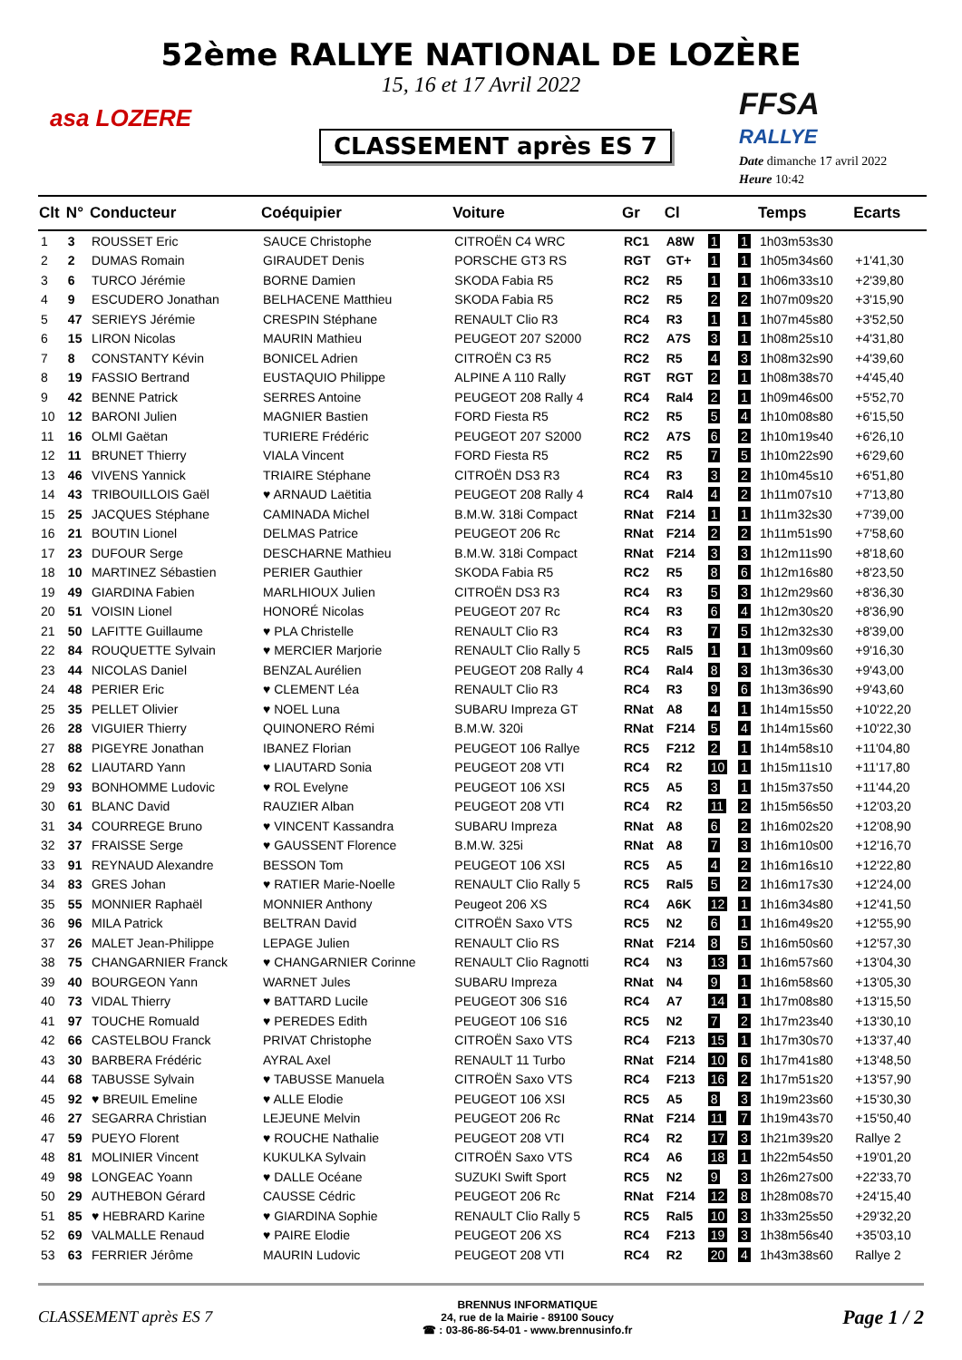52ème RALLYE NATIONAL DE LOZÈRE
15, 16 et 17 Avril 2022
asa LOZERE
CLASSEMENT après ES 7
FFSA
RALLYE
Date dimanche 17 avril 2022
Heure 10:42
| Clt | N° | Conducteur | Coéquipier | Voiture | Gr | Cl | | | Temps | Ecarts |
| --- | --- | --- | --- | --- | --- | --- | --- | --- | --- | --- |
| 1 | 3 | ROUSSET Eric | SAUCE Christophe | CITROËN C4 WRC | RC1 | A8W | 1 | 1 | 1h03m53s30 | |
| 2 | 2 | DUMAS Romain | GIRAUDET Denis | PORSCHE GT3 RS | RGT | GT+ | 1 | 1 | 1h05m34s60 | +1'41,30 |
| 3 | 6 | TURCO Jérémie | BORNE Damien | SKODA Fabia R5 | RC2 | R5 | 1 | 1 | 1h06m33s10 | +2'39,80 |
| 4 | 9 | ESCUDERO Jonathan | BELHACENE Matthieu | SKODA Fabia R5 | RC2 | R5 | 2 | 2 | 1h07m09s20 | +3'15,90 |
| 5 | 47 | SERIEYS Jérémie | CRESPIN Stéphane | RENAULT Clio R3 | RC4 | R3 | 1 | 1 | 1h07m45s80 | +3'52,50 |
| 6 | 15 | LIRON Nicolas | MAURIN Mathieu | PEUGEOT 207 S2000 | RC2 | A7S | 3 | 1 | 1h08m25s10 | +4'31,80 |
| 7 | 8 | CONSTANTY Kévin | BONICEL Adrien | CITROËN C3 R5 | RC2 | R5 | 4 | 3 | 1h08m32s90 | +4'39,60 |
| 8 | 19 | FASSIO Bertrand | EUSTAQUIO Philippe | ALPINE A 110 Rally | RGT | RGT | 2 | 1 | 1h08m38s70 | +4'45,40 |
| 9 | 42 | BENNE Patrick | SERRES Antoine | PEUGEOT 208 Rally 4 | RC4 | Ral4 | 2 | 1 | 1h09m46s00 | +5'52,70 |
| 10 | 12 | BARONI Julien | MAGNIER Bastien | FORD Fiesta R5 | RC2 | R5 | 5 | 4 | 1h10m08s80 | +6'15,50 |
| 11 | 16 | OLMI Gaëtan | TURIERE Frédéric | PEUGEOT 207 S2000 | RC2 | A7S | 6 | 2 | 1h10m19s40 | +6'26,10 |
| 12 | 11 | BRUNET Thierry | VIALA Vincent | FORD Fiesta R5 | RC2 | R5 | 7 | 5 | 1h10m22s90 | +6'29,60 |
| 13 | 46 | VIVENS Yannick | TRIAIRE Stéphane | CITROËN DS3 R3 | RC4 | R3 | 3 | 2 | 1h10m45s10 | +6'51,80 |
| 14 | 43 | TRIBOUILLOIS Gaël | ♥ ARNAUD Laëtitia | PEUGEOT 208 Rally 4 | RC4 | Ral4 | 4 | 2 | 1h11m07s10 | +7'13,80 |
| 15 | 25 | JACQUES Stéphane | CAMINADA Michel | B.M.W. 318i Compact | RNat | F214 | 1 | 1 | 1h11m32s30 | +7'39,00 |
| 16 | 21 | BOUTIN Lionel | DELMAS Patrice | PEUGEOT 206 Rc | RNat | F214 | 2 | 2 | 1h11m51s90 | +7'58,60 |
| 17 | 23 | DUFOUR Serge | DESCHARNE Mathieu | B.M.W. 318i Compact | RNat | F214 | 3 | 3 | 1h12m11s90 | +8'18,60 |
| 18 | 10 | MARTINEZ Sébastien | PERIER Gauthier | SKODA Fabia R5 | RC2 | R5 | 8 | 6 | 1h12m16s80 | +8'23,50 |
| 19 | 49 | GIARDINA Fabien | MARLHIOUX Julien | CITROËN DS3 R3 | RC4 | R3 | 5 | 3 | 1h12m29s60 | +8'36,30 |
| 20 | 51 | VOISIN Lionel | HONORÉ Nicolas | PEUGEOT 207 Rc | RC4 | R3 | 6 | 4 | 1h12m30s20 | +8'36,90 |
| 21 | 50 | LAFITTE Guillaume | ♥ PLA Christelle | RENAULT Clio R3 | RC4 | R3 | 7 | 5 | 1h12m32s30 | +8'39,00 |
| 22 | 84 | ROUQUETTE Sylvain | ♥ MERCIER Marjorie | RENAULT Clio Rally 5 | RC5 | Ral5 | 1 | 1 | 1h13m09s60 | +9'16,30 |
| 23 | 44 | NICOLAS Daniel | BENZAL Aurélien | PEUGEOT 208 Rally 4 | RC4 | Ral4 | 8 | 3 | 1h13m36s30 | +9'43,00 |
| 24 | 48 | PERIER Eric | ♥ CLEMENT Léa | RENAULT Clio R3 | RC4 | R3 | 9 | 6 | 1h13m36s90 | +9'43,60 |
| 25 | 35 | PELLET Olivier | ♥ NOEL Luna | SUBARU Impreza GT | RNat | A8 | 4 | 1 | 1h14m15s50 | +10'22,20 |
| 26 | 28 | VIGUIER Thierry | QUINONERO Rémi | B.M.W. 320i | RNat | F214 | 5 | 4 | 1h14m15s60 | +10'22,30 |
| 27 | 88 | PIGEYRE Jonathan | IBANEZ Florian | PEUGEOT 106 Rallye | RC5 | F212 | 2 | 1 | 1h14m58s10 | +11'04,80 |
| 28 | 62 | LIAUTARD Yann | ♥ LIAUTARD Sonia | PEUGEOT 208 VTI | RC4 | R2 | 10 | 1 | 1h15m11s10 | +11'17,80 |
| 29 | 93 | BONHOMME Ludovic | ♥ ROL Evelyne | PEUGEOT 106 XSI | RC5 | A5 | 3 | 1 | 1h15m37s50 | +11'44,20 |
| 30 | 61 | BLANC David | RAUZIER Alban | PEUGEOT 208 VTI | RC4 | R2 | 11 | 2 | 1h15m56s50 | +12'03,20 |
| 31 | 34 | COURREGE Bruno | ♥ VINCENT Kassandra | SUBARU Impreza | RNat | A8 | 6 | 2 | 1h16m02s20 | +12'08,90 |
| 32 | 37 | FRAISSE Serge | ♥ GAUSSENT Florence | B.M.W. 325i | RNat | A8 | 7 | 3 | 1h16m10s00 | +12'16,70 |
| 33 | 91 | REYNAUD Alexandre | BESSON Tom | PEUGEOT 106 XSI | RC5 | A5 | 4 | 2 | 1h16m16s10 | +12'22,80 |
| 34 | 83 | GRES Johan | ♥ RATIER Marie-Noelle | RENAULT Clio Rally 5 | RC5 | Ral5 | 5 | 2 | 1h16m17s30 | +12'24,00 |
| 35 | 55 | MONNIER Raphaël | MONNIER Anthony | Peugeot 206 XS | RC4 | A6K | 12 | 1 | 1h16m34s80 | +12'41,50 |
| 36 | 96 | MILA Patrick | BELTRAN David | CITROËN Saxo VTS | RC5 | N2 | 6 | 1 | 1h16m49s20 | +12'55,90 |
| 37 | 26 | MALET Jean-Philippe | LEPAGE Julien | RENAULT Clio RS | RNat | F214 | 8 | 5 | 1h16m50s60 | +12'57,30 |
| 38 | 75 | CHANGARNIER Franck | ♥ CHANGARNIER Corinne | RENAULT Clio Ragnotti | RC4 | N3 | 13 | 1 | 1h16m57s60 | +13'04,30 |
| 39 | 40 | BOURGEON Yann | WARNET Jules | SUBARU Impreza | RNat | N4 | 9 | 1 | 1h16m58s60 | +13'05,30 |
| 40 | 73 | VIDAL Thierry | ♥ BATTARD Lucile | PEUGEOT 306 S16 | RC4 | A7 | 14 | 1 | 1h17m08s80 | +13'15,50 |
| 41 | 97 | TOUCHE Romuald | ♥ PEREDES Edith | PEUGEOT 106 S16 | RC5 | N2 | 7 | 2 | 1h17m23s40 | +13'30,10 |
| 42 | 66 | CASTELBOU Franck | PRIVAT Christophe | CITROËN Saxo VTS | RC4 | F213 | 15 | 1 | 1h17m30s70 | +13'37,40 |
| 43 | 30 | BARBERA Frédéric | AYRAL Axel | RENAULT 11 Turbo | RNat | F214 | 10 | 6 | 1h17m41s80 | +13'48,50 |
| 44 | 68 | TABUSSE Sylvain | ♥ TABUSSE Manuela | CITROËN Saxo VTS | RC4 | F213 | 16 | 2 | 1h17m51s20 | +13'57,90 |
| 45 | 92 | ♥ BREUIL Emeline | ♥ ALLE Elodie | PEUGEOT 106 XSI | RC5 | A5 | 8 | 3 | 1h19m23s60 | +15'30,30 |
| 46 | 27 | SEGARRA Christian | LEJEUNE Melvin | PEUGEOT 206 Rc | RNat | F214 | 11 | 7 | 1h19m43s70 | +15'50,40 |
| 47 | 59 | PUEYO Florent | ♥ ROUCHE Nathalie | PEUGEOT 208 VTI | RC4 | R2 | 17 | 3 | 1h21m39s20 | Rallye 2 |
| 48 | 81 | MOLINIER Vincent | KUKULKA Sylvain | CITROËN Saxo VTS | RC4 | A6 | 18 | 1 | 1h22m54s50 | +19'01,20 |
| 49 | 98 | LONGEAC Yoann | ♥ DALLE Océane | SUZUKI Swift Sport | RC5 | N2 | 9 | 3 | 1h26m27s00 | +22'33,70 |
| 50 | 29 | AUTHEBON Gérard | CAUSSE Cédric | PEUGEOT 206 Rc | RNat | F214 | 12 | 8 | 1h28m08s70 | +24'15,40 |
| 51 | 85 | ♥ HEBRARD Karine | ♥ GIARDINA Sophie | RENAULT Clio Rally 5 | RC5 | Ral5 | 10 | 3 | 1h33m25s50 | +29'32,20 |
| 52 | 69 | VALMALLE Renaud | ♥ PAIRE Elodie | PEUGEOT 206 XS | RC4 | F213 | 19 | 3 | 1h38m56s40 | +35'03,10 |
| 53 | 63 | FERRIER Jérôme | MAURIN Ludovic | PEUGEOT 208 VTI | RC4 | R2 | 20 | 4 | 1h43m38s60 | Rallye 2 |
CLASSEMENT après ES 7
BRENNUS INFORMATIQUE
24, rue de la Mairie - 89100 Soucy
☎ : 03-86-86-54-01 - www.brennusinfo.fr
Page 1 / 2